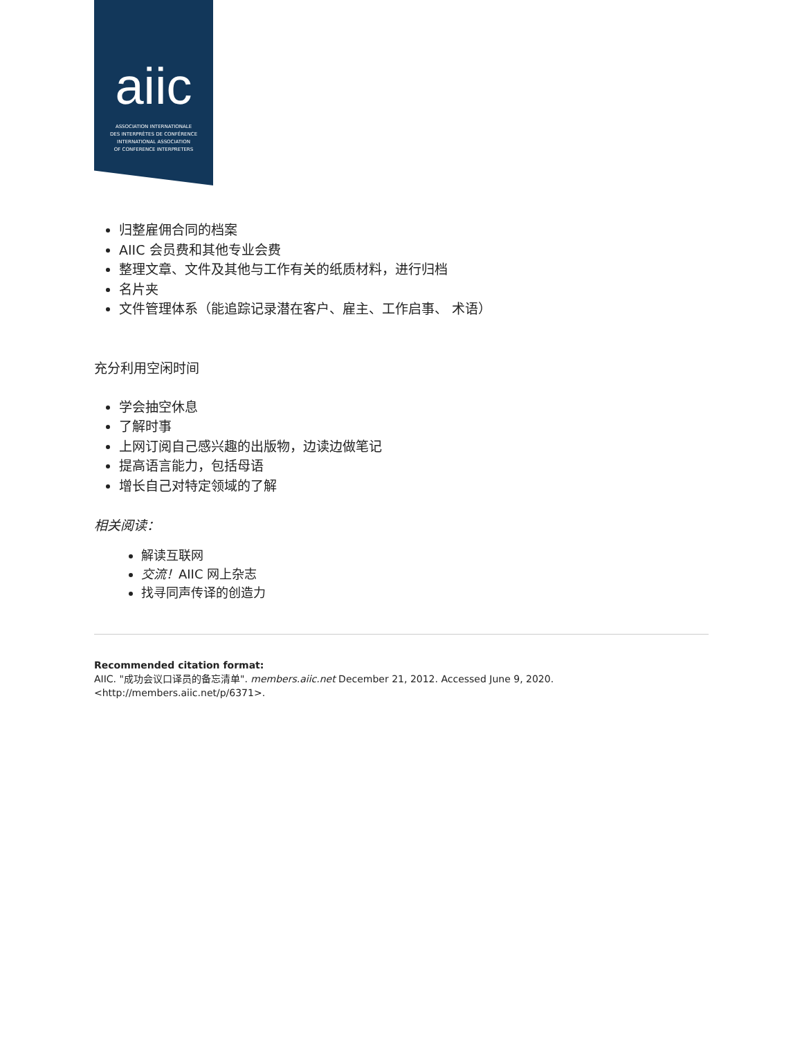aiic
ASSOCIATION INTERNATIONALE
DES INTERPRÈTES DE CONFÉRENCE
INTERNATIONAL ASSOCIATION
OF CONFERENCE INTERPRETERS
归整雇佣合同的档案
AIIC 会员费和其他专业会费
整理文章、文件及其他与工作有关的纸质材料，进行归档
名片夹
文件管理体系（能追踪记录潜在客户、雇主、工作启事、 术语）
充分利用空闲时间
学会抽空休息
了解时事
上网订阅自己感兴趣的出版物，边读边做笔记
提高语言能力，包括母语
增长自己对特定领域的了解
相关阅读：
解读互联网
交流！AIIC 网上杂志
找寻同声传译的创造力
Recommended citation format:
AIIC. "成功会议口译员的备忘清单". members.aiic.net December 21, 2012. Accessed June 9, 2020.
<http://members.aiic.net/p/6371>.